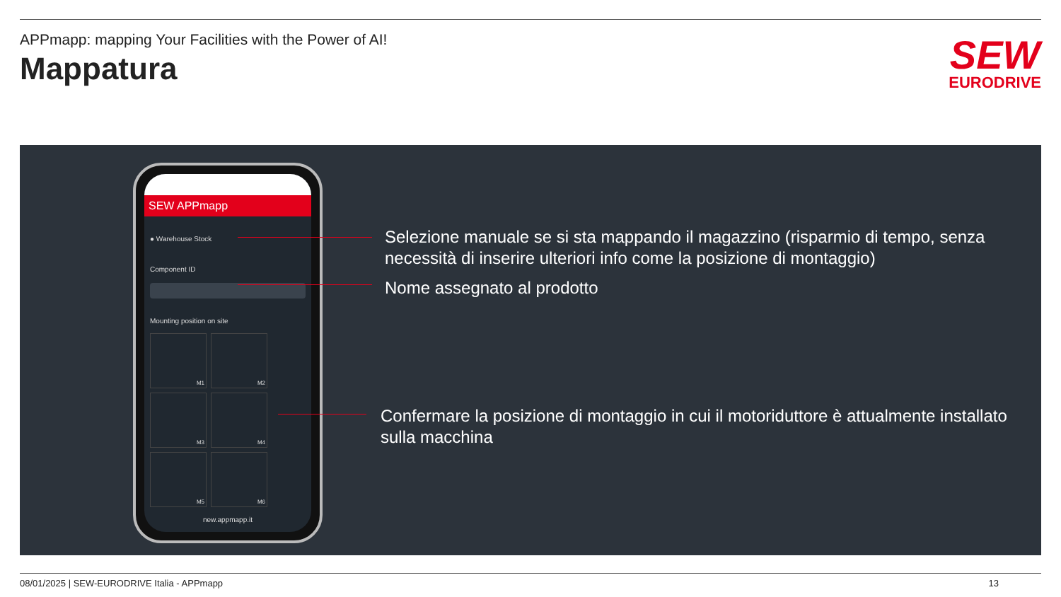APPmapp: mapping Your Facilities with the Power of AI!
Mappatura
SEW
EURODRIVE
SEW APPmapp
● Warehouse Stock
Component ID
Mounting position on site
M1
M2
M3
M4
M5
M6
new.appmapp.it
Selezione manuale se si sta mappando il magazzino (risparmio di tempo, senza necessità di inserire ulteriori info come la posizione di montaggio)
Nome assegnato al prodotto
Confermare la posizione di montaggio in cui il motoriduttore è attualmente installato sulla macchina
08/01/2025 | SEW-EURODRIVE Italia - APPmapp 13